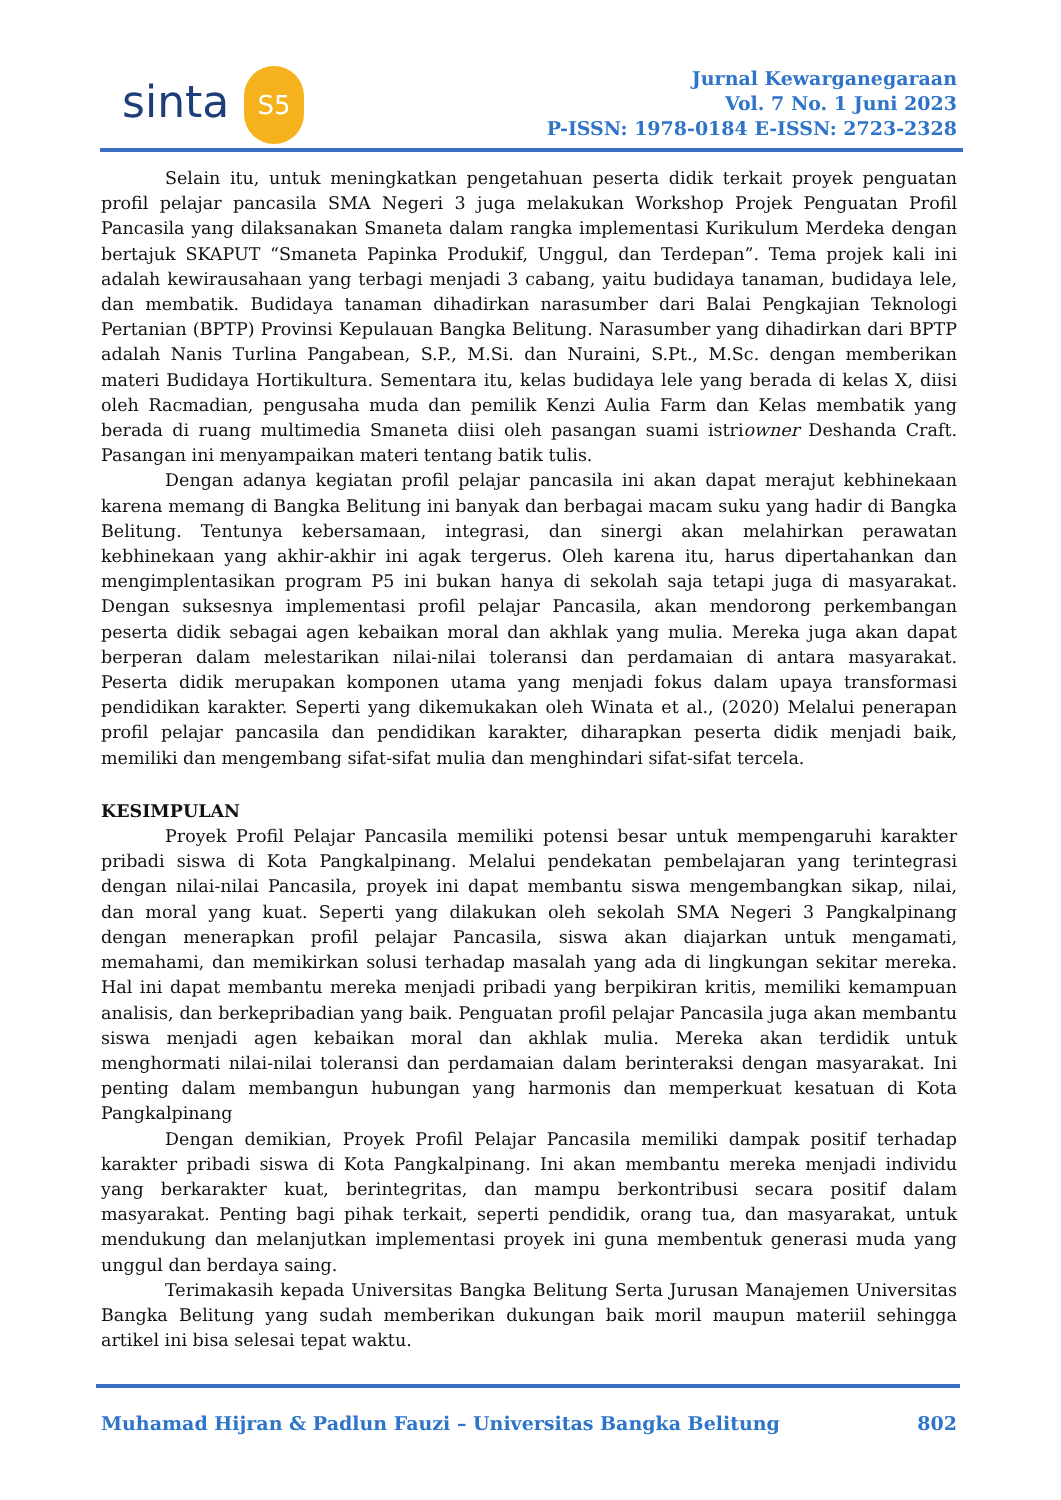sinta S5
Jurnal Kewarganegaraan
Vol. 7 No. 1 Juni 2023
P-ISSN: 1978-0184 E-ISSN: 2723-2328
Selain itu, untuk meningkatkan pengetahuan peserta didik terkait proyek penguatan profil pelajar pancasila SMA Negeri 3 juga melakukan Workshop Projek Penguatan Profil Pancasila yang dilaksanakan Smaneta dalam rangka implementasi Kurikulum Merdeka dengan bertajuk SKAPUT “Smaneta Papinka Produkif, Unggul, dan Terdepan”. Tema projek kali ini adalah kewirausahaan yang terbagi menjadi 3 cabang, yaitu budidaya tanaman, budidaya lele, dan membatik. Budidaya tanaman dihadirkan narasumber dari Balai Pengkajian Teknologi Pertanian (BPTP) Provinsi Kepulauan Bangka Belitung. Narasumber yang dihadirkan dari BPTP adalah Nanis Turlina Pangabean, S.P., M.Si. dan Nuraini, S.Pt., M.Sc. dengan memberikan materi Budidaya Hortikultura. Sementara itu, kelas budidaya lele yang berada di kelas X, diisi oleh Racmadian, pengusaha muda dan pemilik Kenzi Aulia Farm dan Kelas membatik yang berada di ruang multimedia Smaneta diisi oleh pasangan suami istriowner Deshanda Craft. Pasangan ini menyampaikan materi tentang batik tulis.
Dengan adanya kegiatan profil pelajar pancasila ini akan dapat merajut kebhinekaan karena memang di Bangka Belitung ini banyak dan berbagai macam suku yang hadir di Bangka Belitung. Tentunya kebersamaan, integrasi, dan sinergi akan melahirkan perawatan kebhinekaan yang akhir-akhir ini agak tergerus. Oleh karena itu, harus dipertahankan dan mengimplentasikan program P5 ini bukan hanya di sekolah saja tetapi juga di masyarakat. Dengan suksesnya implementasi profil pelajar Pancasila, akan mendorong perkembangan peserta didik sebagai agen kebaikan moral dan akhlak yang mulia. Mereka juga akan dapat berperan dalam melestarikan nilai-nilai toleransi dan perdamaian di antara masyarakat. Peserta didik merupakan komponen utama yang menjadi fokus dalam upaya transformasi pendidikan karakter. Seperti yang dikemukakan oleh Winata et al., (2020) Melalui penerapan profil pelajar pancasila dan pendidikan karakter, diharapkan peserta didik menjadi baik, memiliki dan mengembang sifat-sifat mulia dan menghindari sifat-sifat tercela.
KESIMPULAN
Proyek Profil Pelajar Pancasila memiliki potensi besar untuk mempengaruhi karakter pribadi siswa di Kota Pangkalpinang. Melalui pendekatan pembelajaran yang terintegrasi dengan nilai-nilai Pancasila, proyek ini dapat membantu siswa mengembangkan sikap, nilai, dan moral yang kuat. Seperti yang dilakukan oleh sekolah SMA Negeri 3 Pangkalpinang dengan menerapkan profil pelajar Pancasila, siswa akan diajarkan untuk mengamati, memahami, dan memikirkan solusi terhadap masalah yang ada di lingkungan sekitar mereka. Hal ini dapat membantu mereka menjadi pribadi yang berpikiran kritis, memiliki kemampuan analisis, dan berkepribadian yang baik. Penguatan profil pelajar Pancasila juga akan membantu siswa menjadi agen kebaikan moral dan akhlak mulia. Mereka akan terdidik untuk menghormati nilai-nilai toleransi dan perdamaian dalam berinteraksi dengan masyarakat. Ini penting dalam membangun hubungan yang harmonis dan memperkuat kesatuan di Kota Pangkalpinang
Dengan demikian, Proyek Profil Pelajar Pancasila memiliki dampak positif terhadap karakter pribadi siswa di Kota Pangkalpinang. Ini akan membantu mereka menjadi individu yang berkarakter kuat, berintegritas, dan mampu berkontribusi secara positif dalam masyarakat. Penting bagi pihak terkait, seperti pendidik, orang tua, dan masyarakat, untuk mendukung dan melanjutkan implementasi proyek ini guna membentuk generasi muda yang unggul dan berdaya saing.
Terimakasih kepada Universitas Bangka Belitung Serta Jurusan Manajemen Universitas Bangka Belitung yang sudah memberikan dukungan baik moril maupun materiil sehingga artikel ini bisa selesai tepat waktu.
Muhamad Hijran & Padlun Fauzi – Universitas Bangka Belitung 802